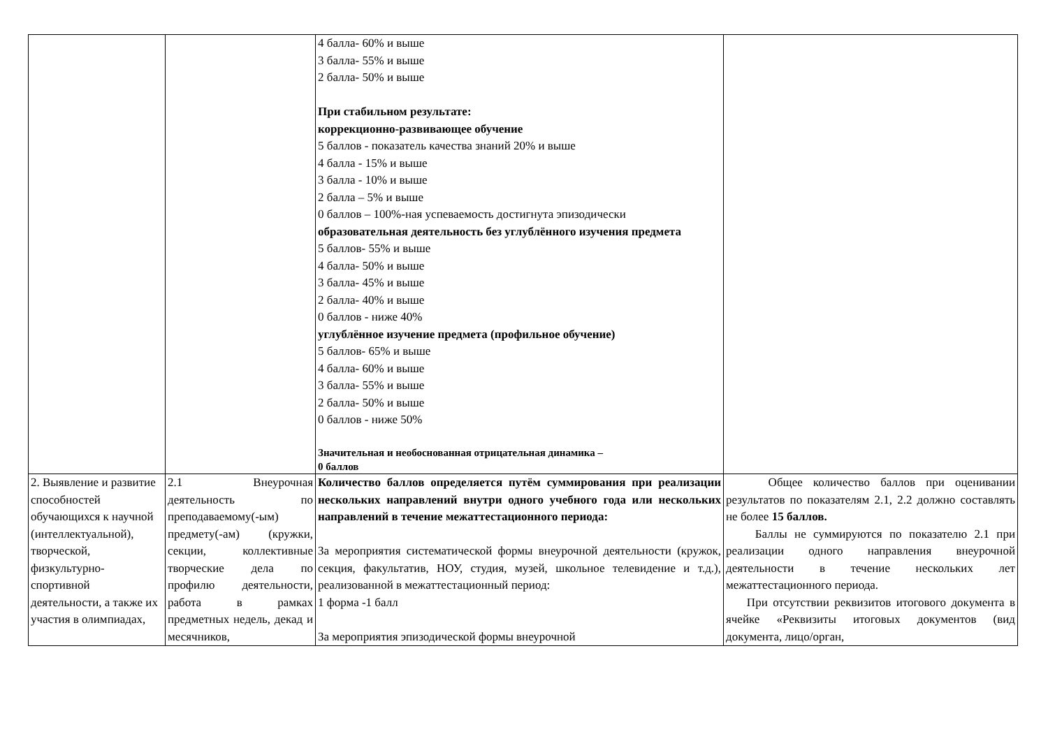| | | 4 балла- 60% и выше 3 балла- 55% и выше 2 балла- 50% и выше При стабильном результате: коррекционно-развивающее обучение 5 баллов - показатель качества знаний 20% и выше 4 балла - 15% и выше 3 балла - 10% и выше 2 балла – 5% и выше 0 баллов – 100%-ная успеваемость достигнута эпизодически образовательная деятельность без углублённого изучения предмета 5 баллов- 55% и выше 4 балла- 50% и выше 3 балла- 45% и выше 2 балла- 40% и выше 0 баллов - ниже 40% углублённое изучение предмета (профильное обучение) 5 баллов- 65% и выше 4 балла- 60% и выше 3 балла- 55% и выше 2 балла- 50% и выше 0 баллов - ниже 50% Значительная и необоснованная отрицательная динамика – 0 баллов | |
| 2. Выявление и развитие способностей обучающихся к научной (интеллектуальной), творческой, физкультурно-спортивной деятельности, а также их участия в олимпиадах, | 2.1 Внеурочная деятельность по преподаваемому(-ым) предмету(-ам) (кружки, секции, коллективные творческие дела по профилю деятельности, работа в рамках предметных недель, декад и месячников, | Количество баллов определяется путём суммирования при реализации нескольких направлений внутри одного учебного года или нескольких направлений в течение межаттестационного периода: За мероприятия систематической формы внеурочной деятельности (кружок, секция, факультатив, НОУ, студия, музей, школьное телевидение и т.д.), реализованной в межаттестационный период: 1 форма -1 балл За мероприятия эпизодической формы внеурочной | Общее количество баллов при оценивании результатов по показателям 2.1, 2.2 должно составлять не более 15 баллов. Баллы не суммируются по показателю 2.1 при реализации одного направления внеурочной деятельности в течение нескольких лет межаттестационного периода. При отсутствии реквизитов итогового документа в ячейке «Реквизиты итоговых документов (вид документа, лицо/орган, |